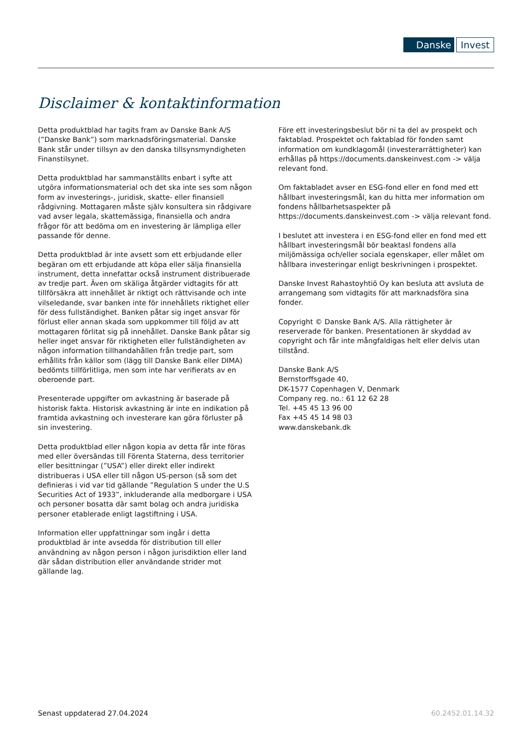Danske Invest
Disclaimer & kontaktinformation
Detta produktblad har tagits fram av Danske Bank A/S (”Danske Bank”) som marknadsföringsmaterial. Danske Bank står under tillsyn av den danska tillsynsmyndigheten Finanstilsynet.
Detta produktblad har sammanställts enbart i syfte att utgöra informationsmaterial och det ska inte ses som någon form av investerings-, juridisk, skatte- eller finansiell rådgivning. Mottagaren måste själv konsultera sin rådgivare vad avser legala, skattemässiga, finansiella och andra frågor för att bedöma om en investering är lämpliga eller passande för denne.
Detta produktblad är inte avsett som ett erbjudande eller begäran om ett erbjudande att köpa eller sälja finansiella instrument, detta innefattar också instrument distribuerade av tredje part. Även om skäliga åtgärder vidtagits för att tillförsäkra att innehållet är riktigt och rättvisande och inte vilseledande, svar banken inte för innehållets riktighet eller för dess fullständighet. Banken påtar sig inget ansvar för förlust eller annan skada som uppkommer till följd av att mottagaren förlitat sig på innehållet. Danske Bank påtar sig heller inget ansvar för riktigheten eller fullständigheten av någon information tillhandahållen från tredje part, som erhållits från källor som (lägg till Danske Bank eller DIMA) bedömts tillförlitliga, men som inte har verifierats av en oberoende part.
Presenterade uppgifter om avkastning är baserade på historisk fakta. Historisk avkastning är inte en indikation på framtida avkastning och investerare kan göra förluster på sin investering.
Detta produktblad eller någon kopia av detta får inte föras med eller översändas till Förenta Staterna, dess territorier eller besittningar (”USA”) eller direkt eller indirekt distribueras i USA eller till någon US-person (så som det definieras i vid var tid gällande ”Regulation S under the U.S Securities Act of 1933”, inkluderande alla medborgare i USA och personer bosatta där samt bolag och andra juridiska personer etablerade enligt lagstiftning i USA.
Information eller uppfattningar som ingår i detta produktblad är inte avsedda för distribution till eller användning av någon person i någon jurisdiktion eller land där sådan distribution eller användande strider mot gällande lag.
Före ett investeringsbeslut bör ni ta del av prospekt och faktablad. Prospektet och faktablad för fonden samt information om kundklagomål (investerarrättigheter) kan erhållas på https://documents.danskeinvest.com -> välja relevant fond.
Om faktabladet avser en ESG-fond eller en fond med ett hållbart investeringsmål, kan du hitta mer information om fondens hållbarhetsaspekter på https://documents.danskeinvest.com -> välja relevant fond.
I beslutet att investera i en ESG-fond eller en fond med ett hållbart investeringsmål bör beaktasl fondens alla miljömässiga och/eller sociala egenskaper, eller målet om hållbara investeringar enligt beskrivningen i prospektet.
Danske Invest Rahastoyhtiö Oy kan besluta att avsluta de arrangemang som vidtagits för att marknadsföra sina fonder.
Copyright © Danske Bank A/S. Alla rättigheter är reserverade för banken. Presentationen är skyddad av copyright och får inte mångfaldigas helt eller delvis utan tillstånd.
Danske Bank A/S
Bernstorffsgade 40,
DK-1577 Copenhagen V, Denmark
Company reg. no.: 61 12 62 28
Tel. +45 45 13 96 00
Fax +45 45 14 98 03
www.danskebank.dk
Senast uppdaterad 27.04.2024 60.2452.01.14.32